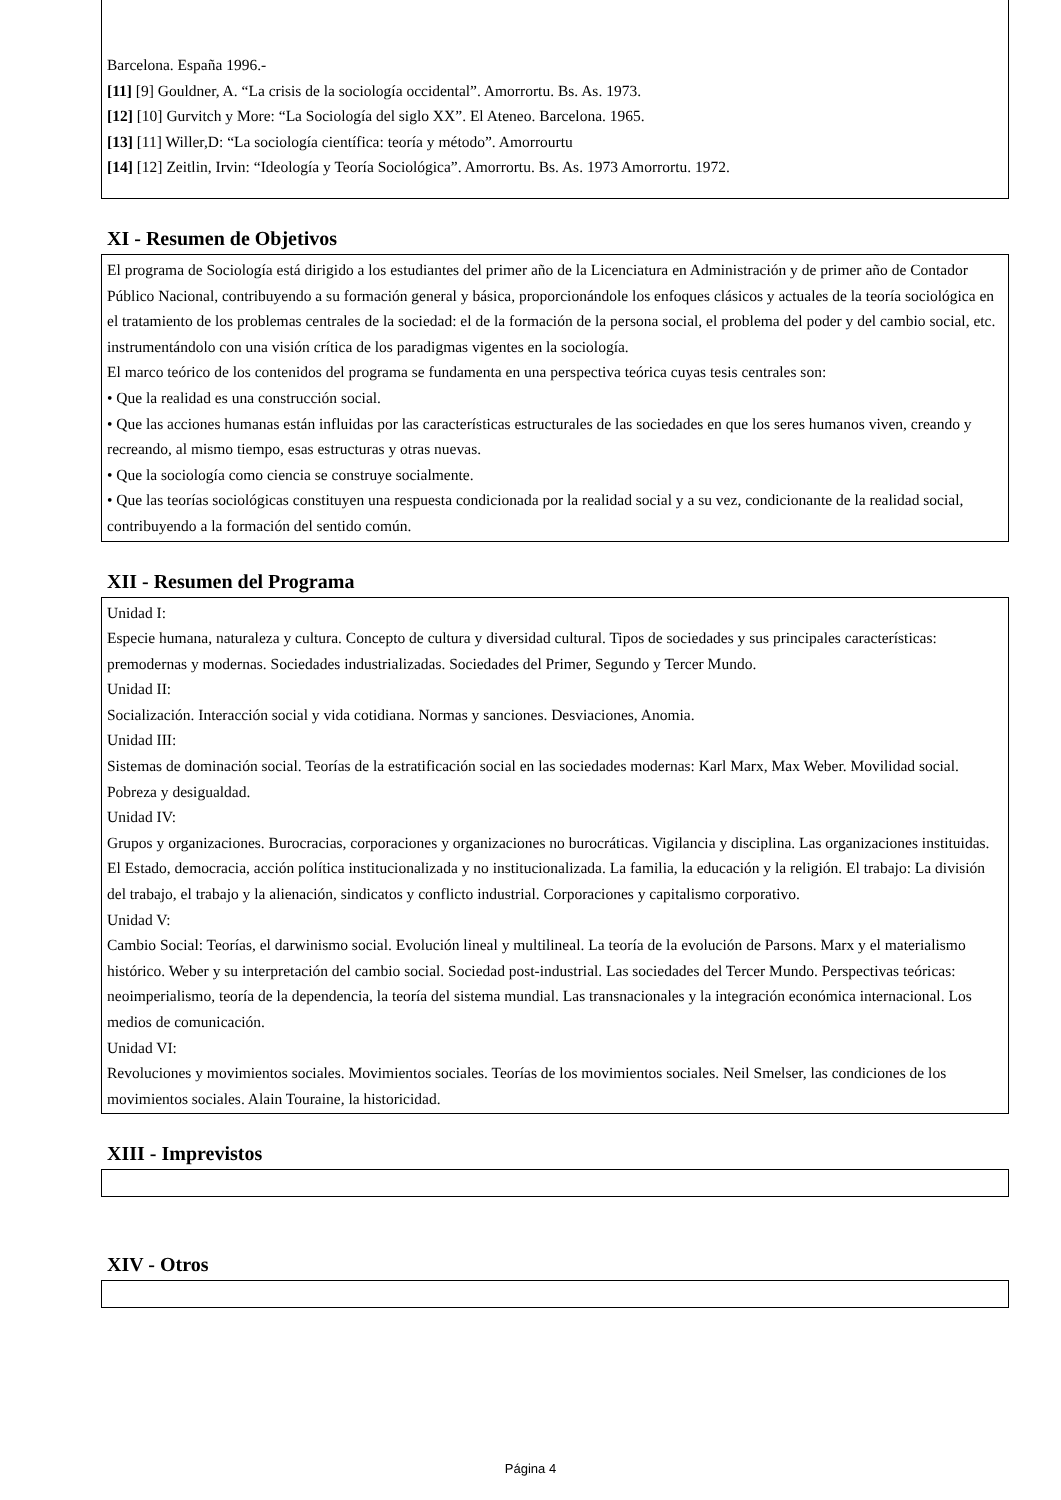Barcelona. España 1996.-
[11] [9] Gouldner, A. “La crisis de la sociología occidental”. Amorrortu. Bs. As. 1973.
[12] [10] Gurvitch y More: “La Sociología del siglo XX”. El Ateneo. Barcelona. 1965.
[13] [11] Willer,D: “La sociología científica: teoría y método”. Amorrourtu
[14] [12] Zeitlin, Irvin: “Ideología y Teoría Sociológica”. Amorrortu. Bs. As. 1973 Amorrortu. 1972.
XI - Resumen de Objetivos
El programa de Sociología está dirigido a los estudiantes del primer año de la Licenciatura en Administración y de primer año de Contador Público Nacional, contribuyendo a su formación general y básica, proporcionándole los enfoques clásicos y actuales de la teoría sociológica en el tratamiento de los problemas centrales de la sociedad: el de la formación de la persona social, el problema del poder y del cambio social, etc. instrumentándolo con una visión crítica de los paradigmas vigentes en la sociología.
El marco teórico de los contenidos del programa se fundamenta en una perspectiva teórica cuyas tesis centrales son:
• Que la realidad es una construcción social.
• Que las acciones humanas están influidas por las características estructurales de las sociedades en que los seres humanos viven, creando y recreando, al mismo tiempo, esas estructuras y otras nuevas.
• Que la sociología como ciencia se construye socialmente.
• Que las teorías sociológicas constituyen una respuesta condicionada por la realidad social y a su vez, condicionante de la realidad social, contribuyendo a la formación del sentido común.
XII - Resumen del Programa
Unidad I:
Especie humana, naturaleza y cultura. Concepto de cultura y diversidad cultural. Tipos de sociedades y sus principales características: premodernas y modernas. Sociedades industrializadas. Sociedades del Primer, Segundo y Tercer Mundo.
Unidad II:
Socialización. Interacción social y vida cotidiana. Normas y sanciones. Desviaciones, Anomia.
Unidad III:
Sistemas de dominación social. Teorías de la estratificación social en las sociedades modernas: Karl Marx, Max Weber. Movilidad social. Pobreza y desigualdad.
Unidad IV:
Grupos y organizaciones. Burocracias, corporaciones y organizaciones no burocráticas. Vigilancia y disciplina. Las organizaciones instituidas. El Estado, democracia, acción política institucionalizada y no institucionalizada. La familia, la educación y la religión. El trabajo: La división del trabajo, el trabajo y la alienación, sindicatos y conflicto industrial. Corporaciones y capitalismo corporativo.
Unidad V:
Cambio Social: Teorías, el darwinismo social. Evolución lineal y multilineal. La teoría de la evolución de Parsons. Marx y el materialismo histórico. Weber y su interpretación del cambio social. Sociedad post-industrial. Las sociedades del Tercer Mundo. Perspectivas teóricas: neoimperialismo, teoría de la dependencia, la teoría del sistema mundial. Las transnacionales y la integración económica internacional. Los medios de comunicación.
Unidad VI:
Revoluciones y movimientos sociales. Movimientos sociales. Teorías de los movimientos sociales. Neil Smelser, las condiciones de los movimientos sociales. Alain Touraine, la historicidad.
XIII - Imprevistos
XIV - Otros
Página 4